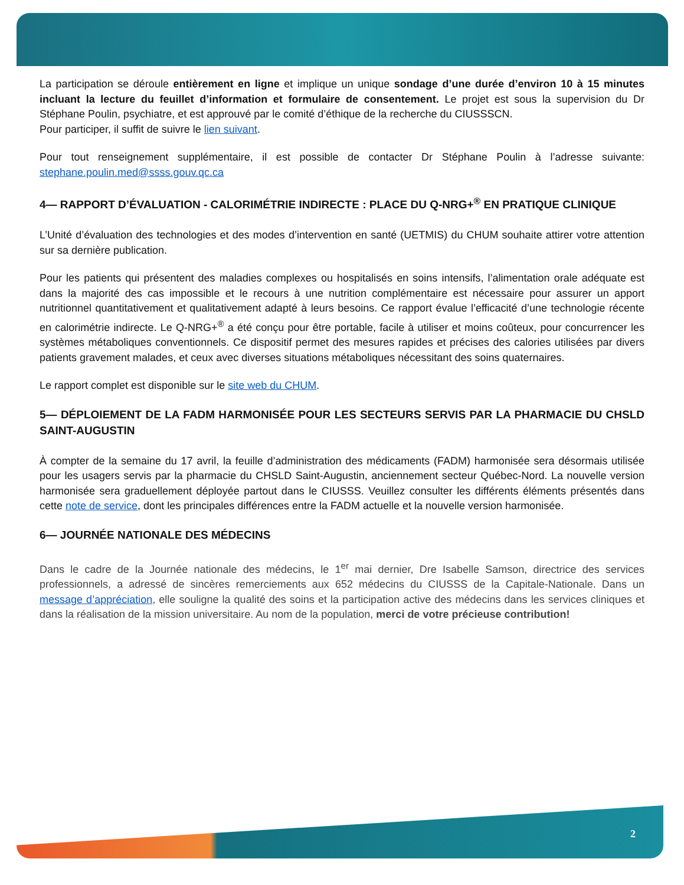La participation se déroule entièrement en ligne et implique un unique sondage d’une durée d’environ 10 à 15 minutes incluant la lecture du feuillet d’information et formulaire de consentement. Le projet est sous la supervision du Dr Stéphane Poulin, psychiatre, et est approuvé par le comité d’éthique de la recherche du CIUSSSCN.
Pour participer, il suffit de suivre le lien suivant.
Pour tout renseignement supplémentaire, il est possible de contacter Dr Stéphane Poulin à l’adresse suivante: stephane.poulin.med@ssss.gouv.qc.ca
4— RAPPORT D’ÉVALUATION - CALORIMÉTRIE INDIRECTE : PLACE DU Q-NRG+<sup>®</sup> EN PRATIQUE CLINIQUE
L’Unité d’évaluation des technologies et des modes d’intervention en santé (UETMIS) du CHUM souhaite attirer votre attention sur sa dernière publication.
Pour les patients qui présentent des maladies complexes ou hospitalisés en soins intensifs, l’alimentation orale adéquate est dans la majorité des cas impossible et le recours à une nutrition complémentaire est nécessaire pour assurer un apport nutritionnel quantitativement et qualitativement adapté à leurs besoins. Ce rapport évalue l’efficacité d’une technologie récente en calorimétrie indirecte. Le Q-NRG+<sup>®</sup> a été conçu pour être portable, facile à utiliser et moins coûteux, pour concurrencer les systèmes métaboliques conventionnels. Ce dispositif permet des mesures rapides et précises des calories utilisées par divers patients gravement malades, et ceux avec diverses situations métaboliques nécessitant des soins quaternaires.
Le rapport complet est disponible sur le site web du CHUM.
5— DÉPLOIEMENT DE LA FADM HARMONISÉE POUR LES SECTEURS SERVIS PAR LA PHARMACIE DU CHSLD SAINT-AUGUSTIN
À compter de la semaine du 17 avril, la feuille d’administration des médicaments (FADM) harmonisée sera désormais utilisée pour les usagers servis par la pharmacie du CHSLD Saint-Augustin, anciennement secteur Québec-Nord. La nouvelle version harmonisée sera graduellement déployée partout dans le CIUSSS. Veuillez consulter les différents éléments présentés dans cette note de service, dont les principales différences entre la FADM actuelle et la nouvelle version harmonisée.
6— JOURNÉE NATIONALE DES MÉDECINS
Dans le cadre de la Journée nationale des médecins, le 1<sup>er</sup> mai dernier, Dre Isabelle Samson, directrice des services professionnels, a adressé de sincères remerciements aux 652 médecins du CIUSSS de la Capitale-Nationale. Dans un message d’appréciation, elle souligne la qualité des soins et la participation active des médecins dans les services cliniques et dans la réalisation de la mission universitaire. Au nom de la population, merci de votre précieuse contribution!
2